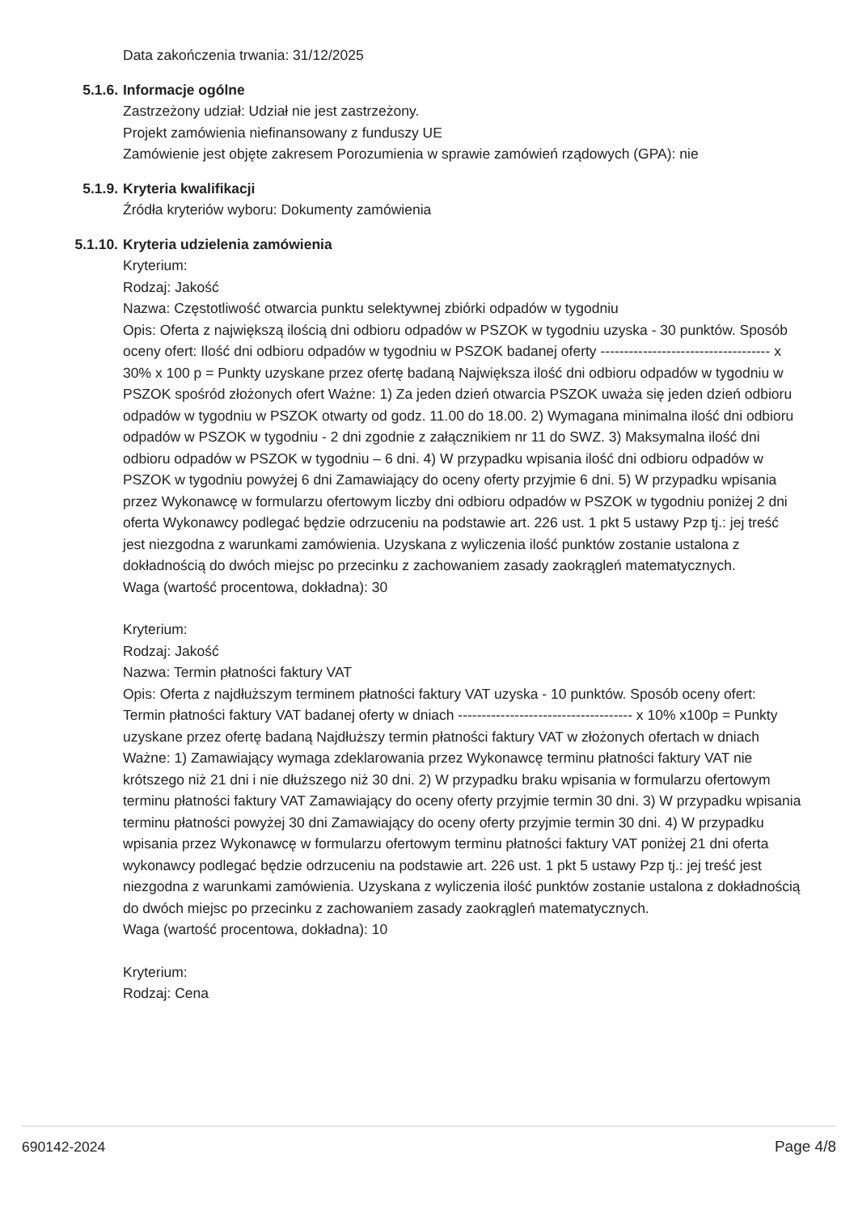Data zakończenia trwania: 31/12/2025
5.1.6. Informacje ogólne
Zastrzeżony udział: Udział nie jest zastrzeżony.
Projekt zamówienia niefinansowany z funduszy UE
Zamówienie jest objęte zakresem Porozumienia w sprawie zamówień rządowych (GPA): nie
5.1.9. Kryteria kwalifikacji
Źródła kryteriów wyboru: Dokumenty zamówienia
5.1.10. Kryteria udzielenia zamówienia
Kryterium:
Rodzaj: Jakość
Nazwa: Częstotliwość otwarcia punktu selektywnej zbiórki odpadów w tygodniu
Opis: Oferta z największą ilością dni odbioru odpadów w PSZOK w tygodniu uzyska - 30 punktów. Sposób oceny ofert: Ilość dni odbioru odpadów w tygodniu w PSZOK badanej oferty ------------------------------------ x 30% x 100 p = Punkty uzyskane przez ofertę badaną Największa ilość dni odbioru odpadów w tygodniu w PSZOK spośród złożonych ofert Ważne: 1) Za jeden dzień otwarcia PSZOK uważa się jeden dzień odbioru odpadów w tygodniu w PSZOK otwarty od godz. 11.00 do 18.00. 2) Wymagana minimalna ilość dni odbioru odpadów w PSZOK w tygodniu - 2 dni zgodnie z załącznikiem nr 11 do SWZ. 3) Maksymalna ilość dni odbioru odpadów w PSZOK w tygodniu – 6 dni. 4) W przypadku wpisania ilość dni odbioru odpadów w PSZOK w tygodniu powyżej 6 dni Zamawiający do oceny oferty przyjmie 6 dni. 5) W przypadku wpisania przez Wykonawcę w formularzu ofertowym liczby dni odbioru odpadów w PSZOK w tygodniu poniżej 2 dni oferta Wykonawcy podlegać będzie odrzuceniu na podstawie art. 226 ust. 1 pkt 5 ustawy Pzp tj.: jej treść jest niezgodna z warunkami zamówienia. Uzyskana z wyliczenia ilość punktów zostanie ustalona z dokładnością do dwóch miejsc po przecinku z zachowaniem zasady zaokrągleń matematycznych.
Waga (wartość procentowa, dokładna): 30
Kryterium:
Rodzaj: Jakość
Nazwa: Termin płatności faktury VAT
Opis: Oferta z najdłuższym terminem płatności faktury VAT uzyska - 10 punktów. Sposób oceny ofert: Termin płatności faktury VAT badanej oferty w dniach ------------------------------------- x 10% x100p = Punkty uzyskane przez ofertę badaną Najdłuższy termin płatności faktury VAT w złożonych ofertach w dniach Ważne: 1) Zamawiający wymaga zdeklarowania przez Wykonawcę terminu płatności faktury VAT nie krótszego niż 21 dni i nie dłuższego niż 30 dni. 2) W przypadku braku wpisania w formularzu ofertowym terminu płatności faktury VAT Zamawiający do oceny oferty przyjmie termin 30 dni. 3) W przypadku wpisania terminu płatności powyżej 30 dni Zamawiający do oceny oferty przyjmie termin 30 dni. 4) W przypadku wpisania przez Wykonawcę w formularzu ofertowym terminu płatności faktury VAT poniżej 21 dni oferta wykonawcy podlegać będzie odrzuceniu na podstawie art. 226 ust. 1 pkt 5 ustawy Pzp tj.: jej treść jest niezgodna z warunkami zamówienia. Uzyskana z wyliczenia ilość punktów zostanie ustalona z dokładnością do dwóch miejsc po przecinku z zachowaniem zasady zaokrągleń matematycznych.
Waga (wartość procentowa, dokładna): 10
Kryterium:
Rodzaj: Cena
690142-2024 Page 4/8